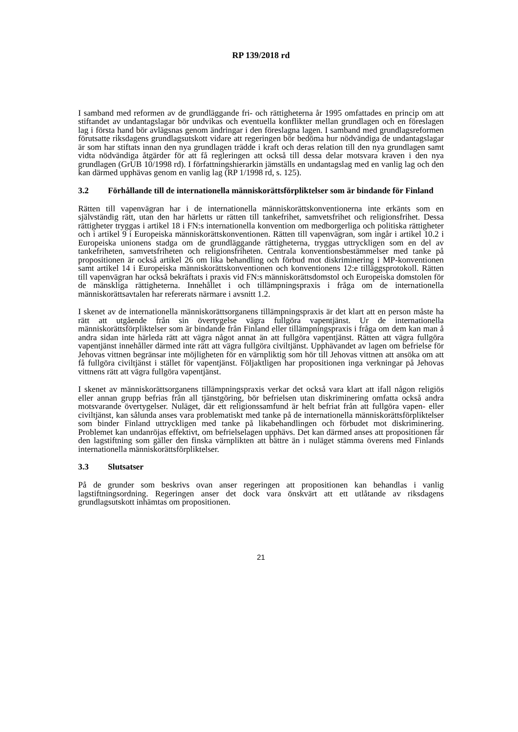RP 139/2018 rd
I samband med reformen av de grundläggande fri- och rättigheterna år 1995 omfattades en princip om att stiftandet av undantagslagar bör undvikas och eventuella konflikter mellan grundlagen och en föreslagen lag i första hand bör avlägsnas genom ändringar i den föreslagna lagen. I samband med grundlagsreformen förutsatte riksdagens grundlagsutskott vidare att regeringen bör bedöma hur nödvändiga de undantagslagar är som har stiftats innan den nya grundlagen trädde i kraft och deras relation till den nya grundlagen samt vidta nödvändiga åtgärder för att få regleringen att också till dessa delar motsvara kraven i den nya grundlagen (GrUB 10/1998 rd). I författningshierarkin jämställs en undantagslag med en vanlig lag och den kan därmed upphävas genom en vanlig lag (RP 1/1998 rd, s. 125).
3.2 Förhållande till de internationella människorättsförpliktelser som är bindande för Finland
Rätten till vapenvägran har i de internationella människorättskonventionerna inte erkänts som en självständig rätt, utan den har härletts ur rätten till tankefrihet, samvetsfrihet och religionsfrihet. Dessa rättigheter tryggas i artikel 18 i FN:s internationella konvention om medborgerliga och politiska rättigheter och i artikel 9 i Europeiska människorättskonventionen. Rätten till vapenvägran, som ingår i artikel 10.2 i Europeiska unionens stadga om de grundläggande rättigheterna, tryggas uttryckligen som en del av tankefriheten, samvetsfriheten och religionsfriheten. Centrala konventionsbestämmelser med tanke på propositionen är också artikel 26 om lika behandling och förbud mot diskriminering i MP-konventionen samt artikel 14 i Europeiska människorättskonventionen och konventionens 12:e tilläggsprotokoll. Rätten till vapenvägran har också bekräftats i praxis vid FN:s människorättsdomstol och Europeiska domstolen för de mänskliga rättigheterna. Innehållet i och tillämpningspraxis i fråga om de internationella människorättsavtalen har refererats närmare i avsnitt 1.2.
I skenet av de internationella människorättsorganens tillämpningspraxis är det klart att en person måste ha rätt att utgående från sin övertygelse vägra fullgöra vapentjänst. Ur de internationella människorättsförpliktelser som är bindande från Finland eller tillämpningspraxis i fråga om dem kan man å andra sidan inte härleda rätt att vägra något annat än att fullgöra vapentjänst. Rätten att vägra fullgöra vapentjänst innehåller därmed inte rätt att vägra fullgöra civiltjänst. Upphävandet av lagen om befrielse för Jehovas vittnen begränsar inte möjligheten för en värnpliktig som hör till Jehovas vittnen att ansöka om att få fullgöra civiltjänst i stället för vapentjänst. Följaktligen har propositionen inga verkningar på Jehovas vittnens rätt att vägra fullgöra vapentjänst.
I skenet av människorättsorganens tillämpningspraxis verkar det också vara klart att ifall någon religiös eller annan grupp befrias från all tjänstgöring, bör befrielsen utan diskriminering omfatta också andra motsvarande övertygelser. Nuläget, där ett religionssamfund är helt befriat från att fullgöra vapen- eller civiltjänst, kan sålunda anses vara problematiskt med tanke på de internationella människorättsförpliktelser som binder Finland uttryckligen med tanke på likabehandlingen och förbudet mot diskriminering. Problemet kan undanröjas effektivt, om befrielselagen upphävs. Det kan därmed anses att propositionen får den lagstiftning som gäller den finska värnplikten att bättre än i nuläget stämma överens med Finlands internationella människorättsförpliktelser.
3.3 Slutsatser
På de grunder som beskrivs ovan anser regeringen att propositionen kan behandlas i vanlig lagstiftningsordning. Regeringen anser det dock vara önskvärt att ett utlåtande av riksdagens grundlagsutskott inhämtas om propositionen.
21